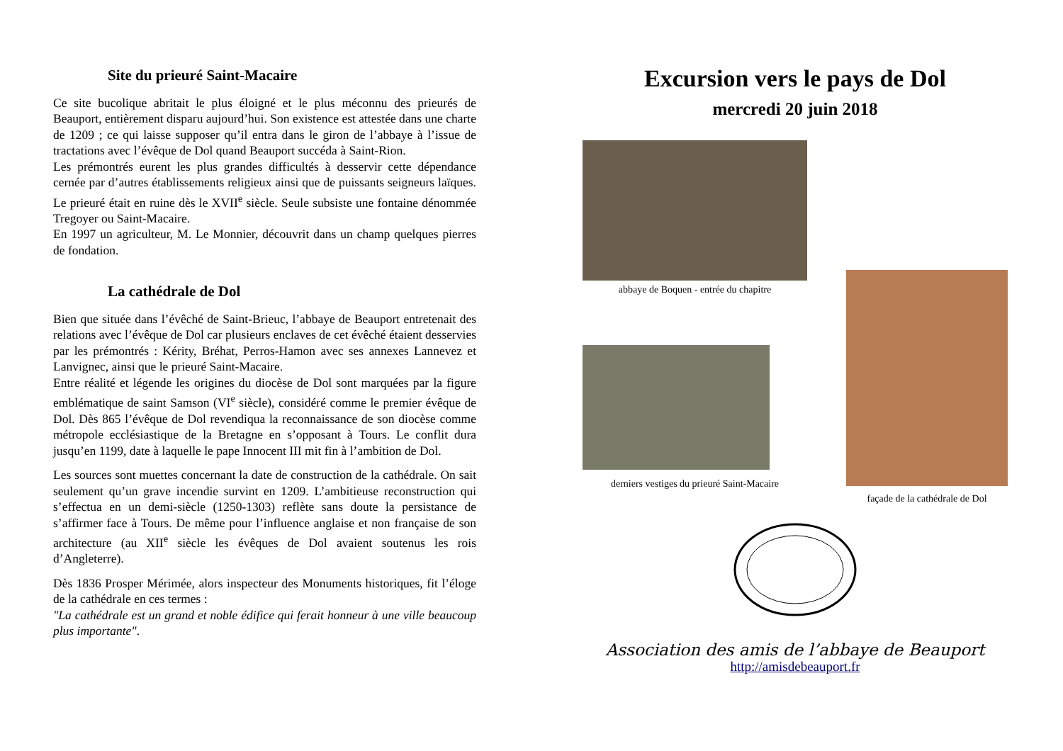Site du prieuré Saint-Macaire
Ce site bucolique abritait le plus éloigné et le plus méconnu des prieurés de Beauport, entièrement disparu aujourd’hui. Son existence est attestée dans une charte de 1209 ; ce qui laisse supposer qu’il entra dans le giron de l’abbaye à l’issue de tractations avec l’évêque de Dol quand Beauport succéda à Saint-Rion.
Les prémontrés eurent les plus grandes difficultés à desservir cette dépendance cernée par d’autres établissements religieux ainsi que de puissants seigneurs laïques. Le prieuré était en ruine dès le XVII<sup>e</sup> siècle. Seule subsiste une fontaine dénommée Tregoyer ou Saint-Macaire.
En 1997 un agriculteur, M. Le Monnier, découvrit dans un champ quelques pierres de fondation.
La cathédrale de Dol
Bien que située dans l’évêché de Saint-Brieuc, l’abbaye de Beauport entretenait des relations avec l’évêque de Dol car plusieurs enclaves de cet évêché étaient desservies par les prémontrés : Kérity, Bréhat, Perros-Hamon avec ses annexes Lannevez et Lanvignec, ainsi que le prieuré Saint-Macaire.
Entre réalité et légende les origines du diocèse de Dol sont marquées par la figure emblématique de saint Samson (VI<sup>e</sup> siècle), considéré comme le premier évêque de Dol. Dès 865 l’évêque de Dol revendiqua la reconnaissance de son diocèse comme métropole ecclésiastique de la Bretagne en s’opposant à Tours. Le conflit dura jusqu’en 1199, date à laquelle le pape Innocent III mit fin à l’ambition de Dol.
Les sources sont muettes concernant la date de construction de la cathédrale. On sait seulement qu’un grave incendie survint en 1209. L’ambitieuse reconstruction qui s’effectua en un demi-siècle (1250-1303) reflète sans doute la persistance de s’affirmer face à Tours. De même pour l’influence anglaise et non française de son architecture (au XII<sup>e</sup> siècle les évêques de Dol avaient soutenus les rois d’Angleterre).
Dès 1836 Prosper Mérimée, alors inspecteur des Monuments historiques, fit l’éloge de la cathédrale en ces termes :
"La cathédrale est un grand et noble édifice qui ferait honneur à une ville beaucoup plus importante".
Excursion vers le pays de Dol
mercredi 20 juin 2018
abbaye de Boquen - entrée du chapitre
derniers vestiges du prieuré Saint-Macaire
façade de la cathédrale de Dol
Association des amis de l’abbaye de Beauport
http://amisdebeauport.fr